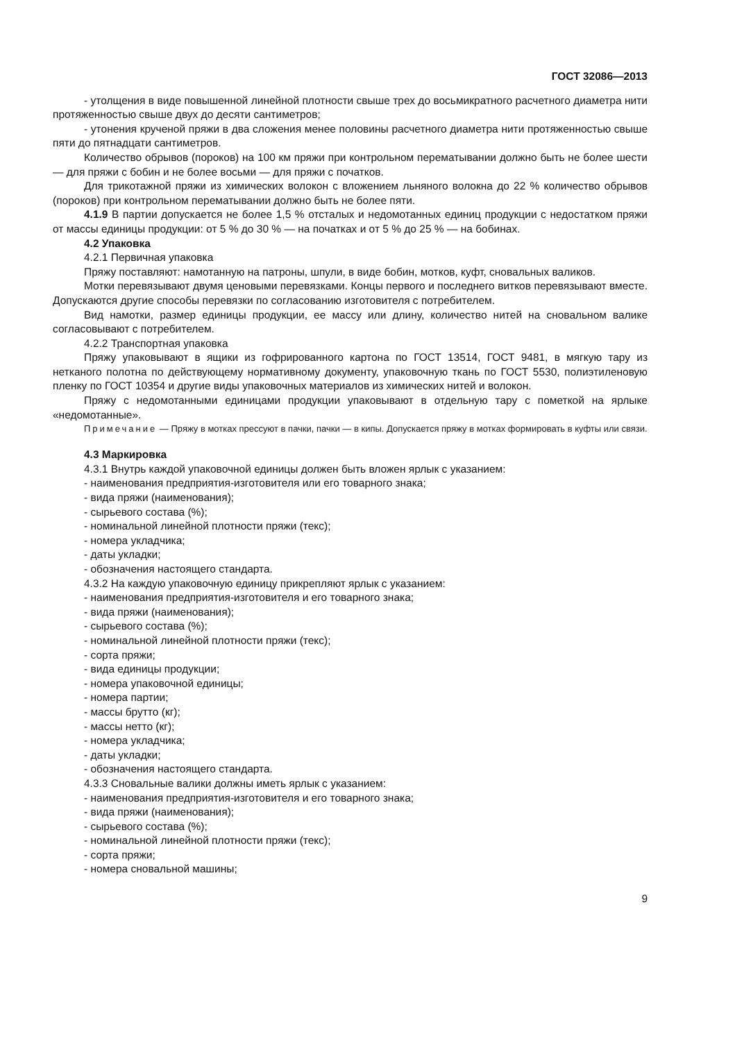ГОСТ 32086—2013
- утолщения в виде повышенной линейной плотности свыше трех до восьмикратного расчетного диаметра нити протяженностью свыше двух до десяти сантиметров;
- утонения крученой пряжи в два сложения менее половины расчетного диаметра нити протяженностью свыше пяти до пятнадцати сантиметров.
Количество обрывов (пороков) на 100 км пряжи при контрольном перематывании должно быть не более шести — для пряжи с бобин и не более восьми — для пряжи с початков.
Для трикотажной пряжи из химических волокон с вложением льняного волокна до 22 % количество обрывов (пороков) при контрольном перематывании должно быть не более пяти.
4.1.9 В партии допускается не более 1,5 % отсталых и недомотанных единиц продукции с недостатком пряжи от массы единицы продукции: от 5 % до 30 % — на початках и от 5 % до 25 % — на бобинах.
4.2 Упаковка
4.2.1 Первичная упаковка
Пряжу поставляют: намотанную на патроны, шпули, в виде бобин, мотков, куфт, сновальных валиков.
Мотки перевязывают двумя ценовыми перевязками. Концы первого и последнего витков перевязывают вместе. Допускаются другие способы перевязки по согласованию изготовителя с потребителем.
Вид намотки, размер единицы продукции, ее массу или длину, количество нитей на сновальном валике согласовывают с потребителем.
4.2.2 Транспортная упаковка
Пряжу упаковывают в ящики из гофрированного картона по ГОСТ 13514, ГОСТ 9481, в мягкую тару из нетканого полотна по действующему нормативному документу, упаковочную ткань по ГОСТ 5530, полиэтиленовую пленку по ГОСТ 10354 и другие виды упаковочных материалов из химических нитей и волокон.
Пряжу с недомотанными единицами продукции упаковывают в отдельную тару с пометкой на ярлыке «недомотанные».
Примечание — Пряжу в мотках прессуют в пачки, пачки — в кипы. Допускается пряжу в мотках формировать в куфты или связи.
4.3 Маркировка
4.3.1 Внутрь каждой упаковочной единицы должен быть вложен ярлык с указанием:
- наименования предприятия-изготовителя или его товарного знака;
- вида пряжи (наименования);
- сырьевого состава (%);
- номинальной линейной плотности пряжи (текс);
- номера укладчика;
- даты укладки;
- обозначения настоящего стандарта.
4.3.2 На каждую упаковочную единицу прикрепляют ярлык с указанием:
- наименования предприятия-изготовителя и его товарного знака;
- вида пряжи (наименования);
- сырьевого состава (%);
- номинальной линейной плотности пряжи (текс);
- сорта пряжи;
- вида единицы продукции;
- номера упаковочной единицы;
- номера партии;
- массы брутто (кг);
- массы нетто (кг);
- номера укладчика;
- даты укладки;
- обозначения настоящего стандарта.
4.3.3 Сновальные валики должны иметь ярлык с указанием:
- наименования предприятия-изготовителя и его товарного знака;
- вида пряжи (наименования);
- сырьевого состава (%);
- номинальной линейной плотности пряжи (текс);
- сорта пряжи;
- номера сновальной машины;
9